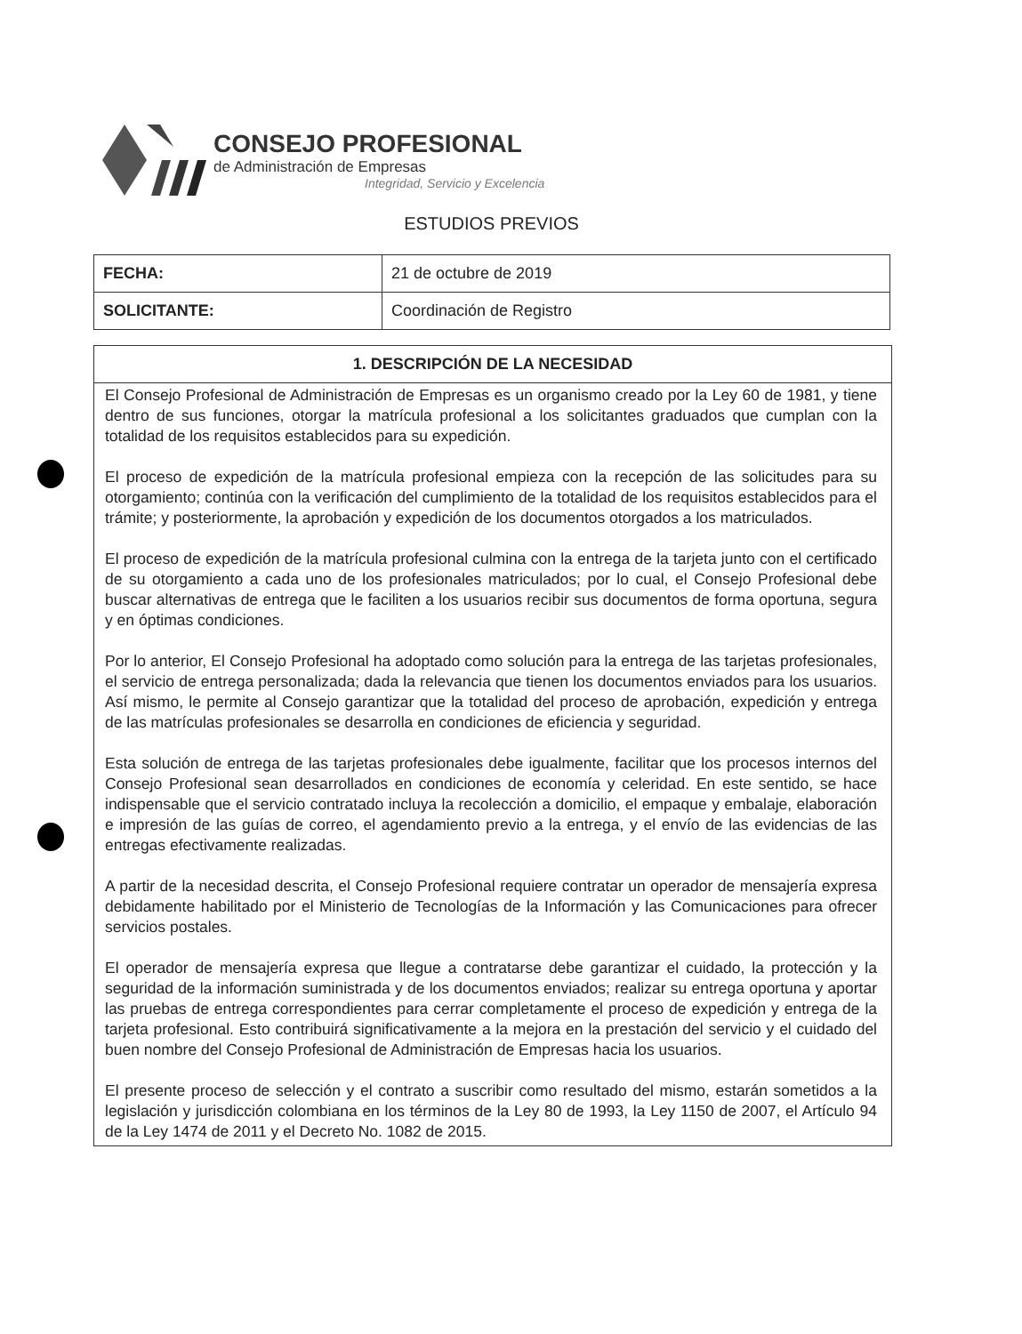CONSEJO PROFESIONAL
de Administración de Empresas
Integridad, Servicio y Excelencia
ESTUDIOS PREVIOS
| FECHA: | 21 de octubre de 2019 |
| SOLICITANTE: | Coordinación de Registro |
1. DESCRIPCIÓN DE LA NECESIDAD
El Consejo Profesional de Administración de Empresas es un organismo creado por la Ley 60 de 1981, y tiene dentro de sus funciones, otorgar la matrícula profesional a los solicitantes graduados que cumplan con la totalidad de los requisitos establecidos para su expedición.
El proceso de expedición de la matrícula profesional empieza con la recepción de las solicitudes para su otorgamiento; continúa con la verificación del cumplimiento de la totalidad de los requisitos establecidos para el trámite; y posteriormente, la aprobación y expedición de los documentos otorgados a los matriculados.
El proceso de expedición de la matrícula profesional culmina con la entrega de la tarjeta junto con el certificado de su otorgamiento a cada uno de los profesionales matriculados; por lo cual, el Consejo Profesional debe buscar alternativas de entrega que le faciliten a los usuarios recibir sus documentos de forma oportuna, segura y en óptimas condiciones.
Por lo anterior, El Consejo Profesional ha adoptado como solución para la entrega de las tarjetas profesionales, el servicio de entrega personalizada; dada la relevancia que tienen los documentos enviados para los usuarios. Así mismo, le permite al Consejo garantizar que la totalidad del proceso de aprobación, expedición y entrega de las matrículas profesionales se desarrolla en condiciones de eficiencia y seguridad.
Esta solución de entrega de las tarjetas profesionales debe igualmente, facilitar que los procesos internos del Consejo Profesional sean desarrollados en condiciones de economía y celeridad. En este sentido, se hace indispensable que el servicio contratado incluya la recolección a domicilio, el empaque y embalaje, elaboración e impresión de las guías de correo, el agendamiento previo a la entrega, y el envío de las evidencias de las entregas efectivamente realizadas.
A partir de la necesidad descrita, el Consejo Profesional requiere contratar un operador de mensajería expresa debidamente habilitado por el Ministerio de Tecnologías de la Información y las Comunicaciones para ofrecer servicios postales.
El operador de mensajería expresa que llegue a contratarse debe garantizar el cuidado, la protección y la seguridad de la información suministrada y de los documentos enviados; realizar su entrega oportuna y aportar las pruebas de entrega correspondientes para cerrar completamente el proceso de expedición y entrega de la tarjeta profesional. Esto contribuirá significativamente a la mejora en la prestación del servicio y el cuidado del buen nombre del Consejo Profesional de Administración de Empresas hacia los usuarios.
El presente proceso de selección y el contrato a suscribir como resultado del mismo, estarán sometidos a la legislación y jurisdicción colombiana en los términos de la Ley 80 de 1993, la Ley 1150 de 2007, el Artículo 94 de la Ley 1474 de 2011 y el Decreto No. 1082 de 2015.